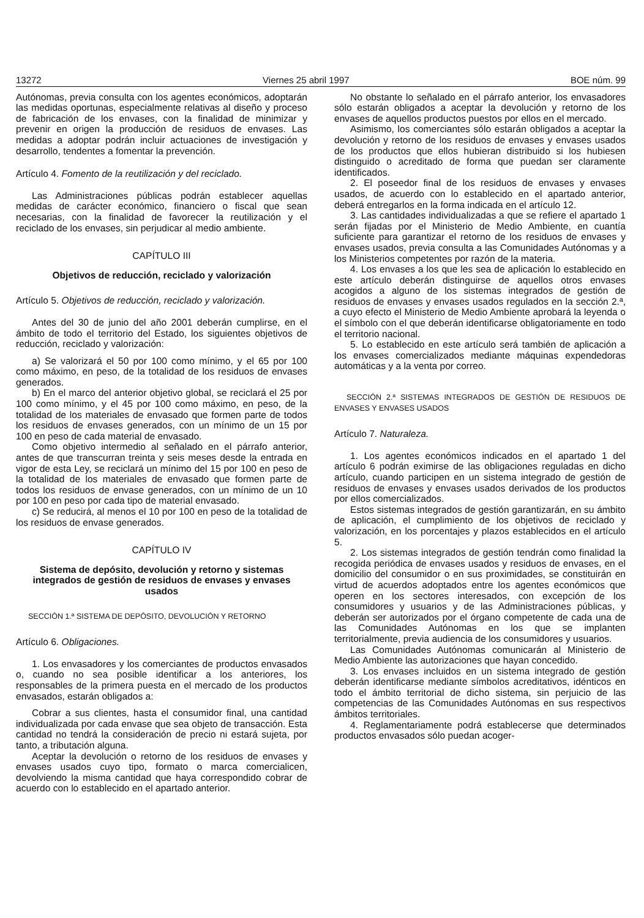13272 Viernes 25 abril 1997 BOE núm. 99
Autónomas, previa consulta con los agentes económicos, adoptarán las medidas oportunas, especialmente relativas al diseño y proceso de fabricación de los envases, con la finalidad de minimizar y prevenir en origen la producción de residuos de envases. Las medidas a adoptar podrán incluir actuaciones de investigación y desarrollo, tendentes a fomentar la prevención.
Artículo 4. Fomento de la reutilización y del reciclado.
Las Administraciones públicas podrán establecer aquellas medidas de carácter económico, financiero o fiscal que sean necesarias, con la finalidad de favorecer la reutilización y el reciclado de los envases, sin perjudicar al medio ambiente.
CAPÍTULO III
Objetivos de reducción, reciclado y valorización
Artículo 5. Objetivos de reducción, reciclado y valorización.
Antes del 30 de junio del año 2001 deberán cumplirse, en el ámbito de todo el territorio del Estado, los siguientes objetivos de reducción, reciclado y valorización:
a) Se valorizará el 50 por 100 como mínimo, y el 65 por 100 como máximo, en peso, de la totalidad de los residuos de envases generados.
b) En el marco del anterior objetivo global, se reciclará el 25 por 100 como mínimo, y el 45 por 100 como máximo, en peso, de la totalidad de los materiales de envasado que formen parte de todos los residuos de envases generados, con un mínimo de un 15 por 100 en peso de cada material de envasado.
Como objetivo intermedio al señalado en el párrafo anterior, antes de que transcurran treinta y seis meses desde la entrada en vigor de esta Ley, se reciclará un mínimo del 15 por 100 en peso de la totalidad de los materiales de envasado que formen parte de todos los residuos de envase generados, con un mínimo de un 10 por 100 en peso por cada tipo de material envasado.
c) Se reducirá, al menos el 10 por 100 en peso de la totalidad de los residuos de envase generados.
CAPÍTULO IV
Sistema de depósito, devolución y retorno y sistemas integrados de gestión de residuos de envases y envases usados
SECCIÓN 1.ª SISTEMA DE DEPÓSITO, DEVOLUCIÓN Y RETORNO
Artículo 6. Obligaciones.
1. Los envasadores y los comerciantes de productos envasados o, cuando no sea posible identificar a los anteriores, los responsables de la primera puesta en el mercado de los productos envasados, estarán obligados a:
Cobrar a sus clientes, hasta el consumidor final, una cantidad individualizada por cada envase que sea objeto de transacción. Esta cantidad no tendrá la consideración de precio ni estará sujeta, por tanto, a tributación alguna.
Aceptar la devolución o retorno de los residuos de envases y envases usados cuyo tipo, formato o marca comercialicen, devolviendo la misma cantidad que haya correspondido cobrar de acuerdo con lo establecido en el apartado anterior.
No obstante lo señalado en el párrafo anterior, los envasadores sólo estarán obligados a aceptar la devolución y retorno de los envases de aquellos productos puestos por ellos en el mercado.
Asimismo, los comerciantes sólo estarán obligados a aceptar la devolución y retorno de los residuos de envases y envases usados de los productos que ellos hubieran distribuido si los hubiesen distinguido o acreditado de forma que puedan ser claramente identificados.
2. El poseedor final de los residuos de envases y envases usados, de acuerdo con lo establecido en el apartado anterior, deberá entregarlos en la forma indicada en el artículo 12.
3. Las cantidades individualizadas a que se refiere el apartado 1 serán fijadas por el Ministerio de Medio Ambiente, en cuantía suficiente para garantizar el retorno de los residuos de envases y envases usados, previa consulta a las Comunidades Autónomas y a los Ministerios competentes por razón de la materia.
4. Los envases a los que les sea de aplicación lo establecido en este artículo deberán distinguirse de aquellos otros envases acogidos a alguno de los sistemas integrados de gestión de residuos de envases y envases usados regulados en la sección 2.ª, a cuyo efecto el Ministerio de Medio Ambiente aprobará la leyenda o el símbolo con el que deberán identificarse obligatoriamente en todo el territorio nacional.
5. Lo establecido en este artículo será también de aplicación a los envases comercializados mediante máquinas expendedoras automáticas y a la venta por correo.
SECCIÓN 2.ª SISTEMAS INTEGRADOS DE GESTIÓN DE RESIDUOS DE ENVASES Y ENVASES USADOS
Artículo 7. Naturaleza.
1. Los agentes económicos indicados en el apartado 1 del artículo 6 podrán eximirse de las obligaciones reguladas en dicho artículo, cuando participen en un sistema integrado de gestión de residuos de envases y envases usados derivados de los productos por ellos comercializados.
Estos sistemas integrados de gestión garantizarán, en su ámbito de aplicación, el cumplimiento de los objetivos de reciclado y valorización, en los porcentajes y plazos establecidos en el artículo 5.
2. Los sistemas integrados de gestión tendrán como finalidad la recogida periódica de envases usados y residuos de envases, en el domicilio del consumidor o en sus proximidades, se constituirán en virtud de acuerdos adoptados entre los agentes económicos que operen en los sectores interesados, con excepción de los consumidores y usuarios y de las Administraciones públicas, y deberán ser autorizados por el órgano competente de cada una de las Comunidades Autónomas en los que se implanten territorialmente, previa audiencia de los consumidores y usuarios.
Las Comunidades Autónomas comunicarán al Ministerio de Medio Ambiente las autorizaciones que hayan concedido.
3. Los envases incluidos en un sistema integrado de gestión deberán identificarse mediante símbolos acreditativos, idénticos en todo el ámbito territorial de dicho sistema, sin perjuicio de las competencias de las Comunidades Autónomas en sus respectivos ámbitos territoriales.
4. Reglamentariamente podrá establecerse que determinados productos envasados sólo puedan acoger-